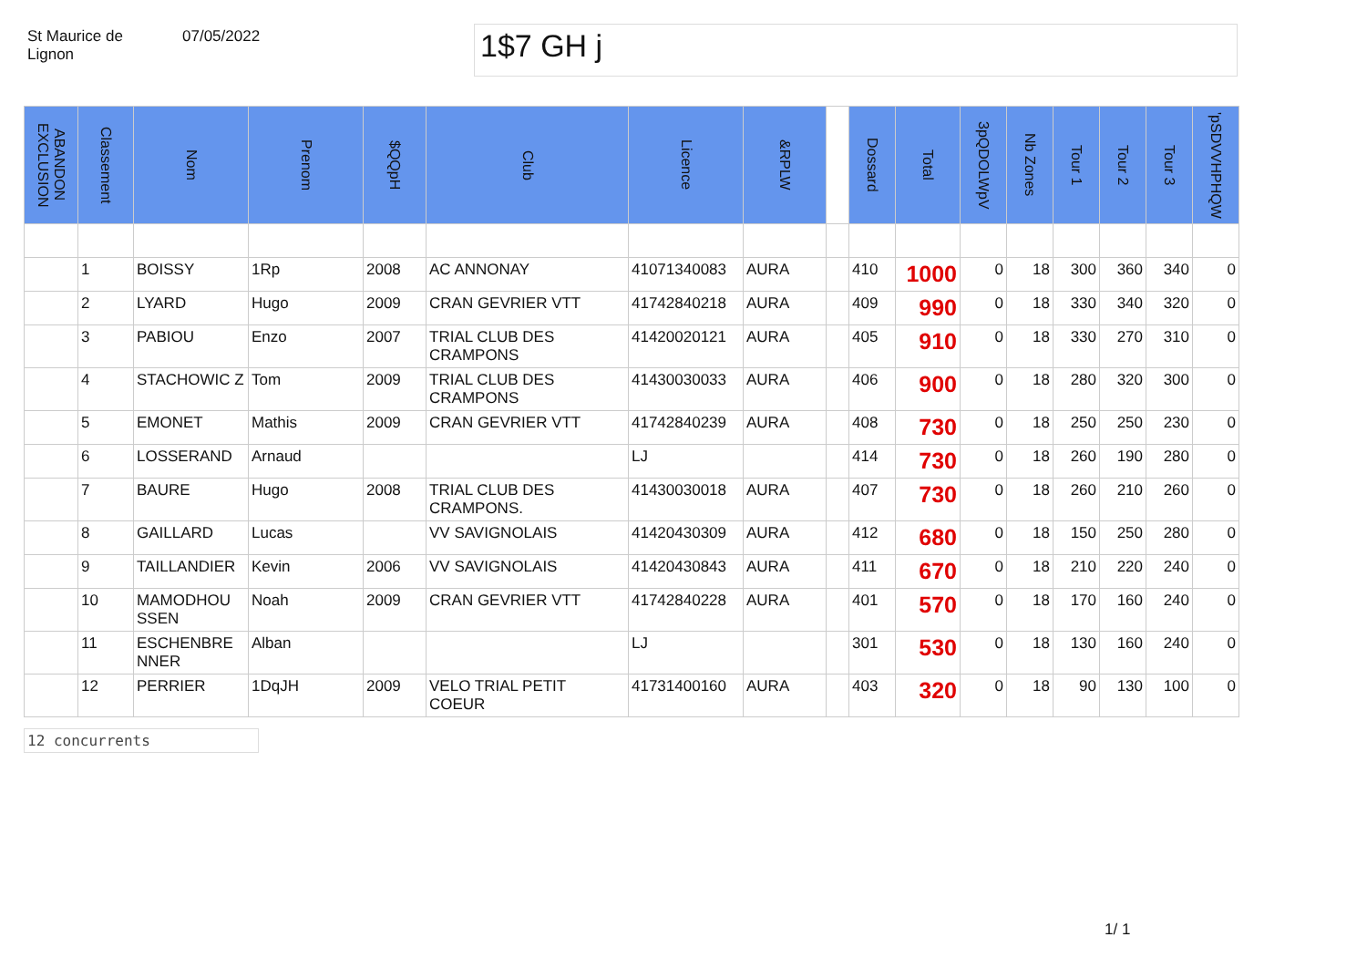St Maurice de
Lignon
07/05/2022
1$7 GH j
| ABANDON EXCLUSION | Classement | Nom | Prenom | $QQpH | Club | Licence | &RPLW | | Dossard | Total | 3pQDOLWpV | Nb Zones | Tour 1 | Tour 2 | Tour 3 | 'pSDVVHPHQW |
| --- | --- | --- | --- | --- | --- | --- | --- | --- | --- | --- | --- | --- | --- | --- | --- | --- |
| | 1 | BOISSY | 1Rp | 2008 | AC ANNONAY | 41071340083 | AURA | | 410 | 1000 | 0 | 18 | 300 | 360 | 340 | 0 |
| | 2 | LYARD | Hugo | 2009 | CRAN GEVRIER VTT | 41742840218 | AURA | | 409 | 990 | 0 | 18 | 330 | 340 | 320 | 0 |
| | 3 | PABIOU | Enzo | 2007 | TRIAL CLUB DES CRAMPONS | 41420020121 | AURA | | 405 | 910 | 0 | 18 | 330 | 270 | 310 | 0 |
| | 4 | STACHOWIC Z | Tom | 2009 | TRIAL CLUB DES CRAMPONS | 41430030033 | AURA | | 406 | 900 | 0 | 18 | 280 | 320 | 300 | 0 |
| | 5 | EMONET | Mathis | 2009 | CRAN GEVRIER VTT | 41742840239 | AURA | | 408 | 730 | 0 | 18 | 250 | 250 | 230 | 0 |
| | 6 | LOSSERAND | Arnaud | | | LJ | | | 414 | 730 | 0 | 18 | 260 | 190 | 280 | 0 |
| | 7 | BAURE | Hugo | 2008 | TRIAL CLUB DES CRAMPONS. | 41430030018 | AURA | | 407 | 730 | 0 | 18 | 260 | 210 | 260 | 0 |
| | 8 | GAILLARD | Lucas | | VV SAVIGNOLAIS | 41420430309 | AURA | | 412 | 680 | 0 | 18 | 150 | 250 | 280 | 0 |
| | 9 | TAILLANDIER | Kevin | 2006 | VV SAVIGNOLAIS | 41420430843 | AURA | | 411 | 670 | 0 | 18 | 210 | 220 | 240 | 0 |
| | 10 | MAMODHOU SSEN | Noah | 2009 | CRAN GEVRIER VTT | 41742840228 | AURA | | 401 | 570 | 0 | 18 | 170 | 160 | 240 | 0 |
| | 11 | ESCHENBRE NNER | Alban | | | LJ | | | 301 | 530 | 0 | 18 | 130 | 160 | 240 | 0 |
| | 12 | PERRIER | 1DqJH | 2009 | VELO TRIAL PETIT COEUR | 41731400160 | AURA | | 403 | 320 | 0 | 18 | 90 | 130 | 100 | 0 |
12 concurrents
1/ 1